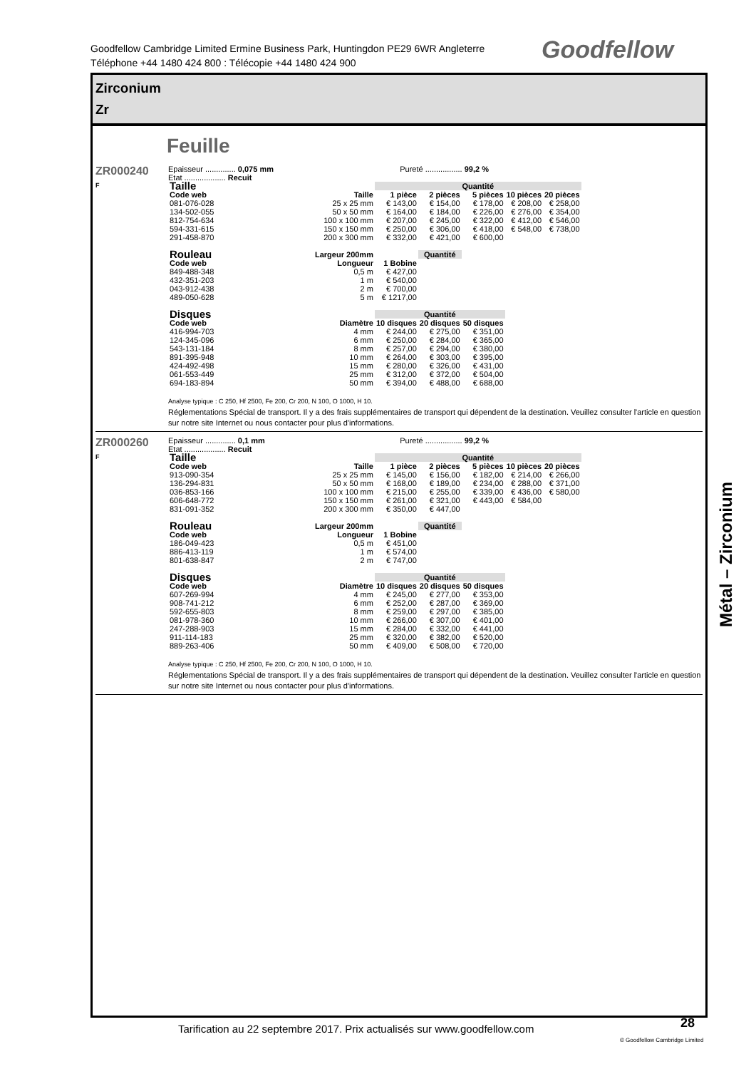Goodfellow Cambridge Limited Ermine Business Park, Huntingdon PE29 6WR Angleterre
Téléphone +44 1480 424 800 : Télécopie +44 1480 424 900
Goodfellow
Zirconium
Zr
Feuille
ZR000240
F
Epaisseur .............. 0,075 mm Pureté ................. 99,2 %
Etat ................... Recuit
| Taille | | Quantité | | | | |
| --- | --- | --- | --- | --- | --- | --- |
| Code web | Taille | 1 pièce | 2 pièces | 5 pièces | 10 pièces | 20 pièces |
| 081-076-028 | 25 x 25 mm | € 143,00 | € 154,00 | € 178,00 | € 208,00 | € 258,00 |
| 134-502-055 | 50 x 50 mm | € 164,00 | € 184,00 | € 226,00 | € 276,00 | € 354,00 |
| 812-754-634 | 100 x 100 mm | € 207,00 | € 245,00 | € 322,00 | € 412,00 | € 546,00 |
| 594-331-615 | 150 x 150 mm | € 250,00 | € 306,00 | € 418,00 | € 548,00 | € 738,00 |
| 291-458-870 | 200 x 300 mm | € 332,00 | € 421,00 | € 600,00 | | |
| Rouleau | Largeur 200mm | | Quantité | | | |
| Code web | Longueur | 1 Bobine | | | | |
| 849-488-348 | 0,5 m | € 427,00 | | | | |
| 432-351-203 | 1 m | € 540,00 | | | | |
| 043-912-438 | 2 m | € 700,00 | | | | |
| 489-050-628 | 5 m | € 1217,00 | | | | |
| Disques | | Quantité | | | | |
| Code web | Diamètre | 10 disques | 20 disques | 50 disques | | |
| 416-994-703 | 4 mm | € 244,00 | € 275,00 | € 351,00 | | |
| 124-345-096 | 6 mm | € 250,00 | € 284,00 | € 365,00 | | |
| 543-131-184 | 8 mm | € 257,00 | € 294,00 | € 380,00 | | |
| 891-395-948 | 10 mm | € 264,00 | € 303,00 | € 395,00 | | |
| 424-492-498 | 15 mm | € 280,00 | € 326,00 | € 431,00 | | |
| 061-553-449 | 25 mm | € 312,00 | € 372,00 | € 504,00 | | |
| 694-183-894 | 50 mm | € 394,00 | € 488,00 | € 688,00 | | |
Analyse typique : C 250, Hf 2500, Fe 200, Cr 200, N 100, O 1000, H 10.
Réglementations Spécial de transport. Il y a des frais supplémentaires de transport qui dépendent de la destination. Veuillez consulter l'article en question sur notre site Internet ou nous contacter pour plus d'informations.
ZR000260
F
Epaisseur .............. 0,1 mm Pureté ................. 99,2 %
Etat ................... Recuit
| Taille | | Quantité | | | | |
| --- | --- | --- | --- | --- | --- | --- |
| Code web | Taille | 1 pièce | 2 pièces | 5 pièces | 10 pièces | 20 pièces |
| 913-090-354 | 25 x 25 mm | € 145,00 | € 156,00 | € 182,00 | € 214,00 | € 266,00 |
| 136-294-831 | 50 x 50 mm | € 168,00 | € 189,00 | € 234,00 | € 288,00 | € 371,00 |
| 036-853-166 | 100 x 100 mm | € 215,00 | € 255,00 | € 339,00 | € 436,00 | € 580,00 |
| 606-648-772 | 150 x 150 mm | € 261,00 | € 321,00 | € 443,00 | € 584,00 | |
| 831-091-352 | 200 x 300 mm | € 350,00 | € 447,00 | | | |
| Rouleau | Largeur 200mm | | Quantité | | | |
| Code web | Longueur | 1 Bobine | | | | |
| 186-049-423 | 0,5 m | € 451,00 | | | | |
| 886-413-119 | 1 m | € 574,00 | | | | |
| 801-638-847 | 2 m | € 747,00 | | | | |
| Disques | | Quantité | | | | |
| Code web | Diamètre | 10 disques | 20 disques | 50 disques | | |
| 607-269-994 | 4 mm | € 245,00 | € 277,00 | € 353,00 | | |
| 908-741-212 | 6 mm | € 252,00 | € 287,00 | € 369,00 | | |
| 592-655-803 | 8 mm | € 259,00 | € 297,00 | € 385,00 | | |
| 081-978-360 | 10 mm | € 266,00 | € 307,00 | € 401,00 | | |
| 247-288-903 | 15 mm | € 284,00 | € 332,00 | € 441,00 | | |
| 911-114-183 | 25 mm | € 320,00 | € 382,00 | € 520,00 | | |
| 889-263-406 | 50 mm | € 409,00 | € 508,00 | € 720,00 | | |
Analyse typique : C 250, Hf 2500, Fe 200, Cr 200, N 100, O 1000, H 10.
Réglementations Spécial de transport. Il y a des frais supplémentaires de transport qui dépendent de la destination. Veuillez consulter l'article en question sur notre site Internet ou nous contacter pour plus d'informations.
Métal – Zirconium
Tarification au 22 septembre 2017. Prix actualisés sur www.goodfellow.com
28
© Goodfellow Cambridge Limited